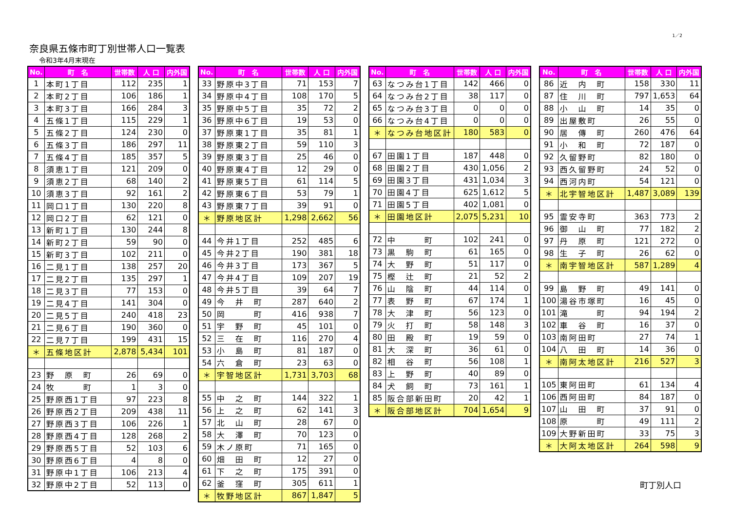1／2
奈良県五條市町丁別世帯人口一覧表
令和3年4月末現在
| No. | 町 名 | 世帯数 | 人 口 | 内外国 |
| --- | --- | --- | --- | --- |
| 1 | 本町1丁目 | 112 | 235 | 1 |
| 2 | 本町2丁目 | 106 | 186 | 1 |
| 3 | 本町3丁目 | 166 | 284 | 3 |
| 4 | 五條1丁目 | 115 | 229 | 1 |
| 5 | 五條2丁目 | 124 | 230 | 0 |
| 6 | 五條3丁目 | 186 | 297 | 11 |
| 7 | 五條4丁目 | 185 | 357 | 5 |
| 8 | 須恵1丁目 | 121 | 209 | 0 |
| 9 | 須恵2丁目 | 68 | 140 | 2 |
| 10 | 須恵3丁目 | 92 | 161 | 2 |
| 11 | 岡口1丁目 | 130 | 220 | 8 |
| 12 | 岡口2丁目 | 62 | 121 | 0 |
| 13 | 新町1丁目 | 130 | 244 | 8 |
| 14 | 新町2丁目 | 59 | 90 | 0 |
| 15 | 新町3丁目 | 102 | 211 | 0 |
| 16 | 二見1丁目 | 138 | 257 | 20 |
| 17 | 二見2丁目 | 135 | 297 | 1 |
| 18 | 二見3丁目 | 77 | 153 | 0 |
| 19 | 二見4丁目 | 141 | 304 | 0 |
| 20 | 二見5丁目 | 240 | 418 | 23 |
| 21 | 二見6丁目 | 190 | 360 | 0 |
| 22 | 二見7丁目 | 199 | 431 | 15 |
| ＊ | 五條地区計 | 2,878 | 5,434 | 101 |
| 23 | 野 原 町 | 26 | 69 | 0 |
| 24 | 牧 町 | 1 | 3 | 0 |
| 25 | 野原西1丁目 | 97 | 223 | 8 |
| 26 | 野原西2丁目 | 209 | 438 | 11 |
| 27 | 野原西3丁目 | 106 | 226 | 1 |
| 28 | 野原西4丁目 | 128 | 268 | 2 |
| 29 | 野原西5丁目 | 52 | 103 | 6 |
| 30 | 野原西6丁目 | 4 | 8 | 0 |
| 31 | 野原中1丁目 | 106 | 213 | 4 |
| 32 | 野原中2丁目 | 52 | 113 | 0 |
| No. | 町 名 | 世帯数 | 人 口 | 内外国 |
| --- | --- | --- | --- | --- |
| 33 | 野原中3丁目 | 71 | 153 | 7 |
| 34 | 野原中4丁目 | 108 | 170 | 5 |
| 35 | 野原中5丁目 | 35 | 72 | 2 |
| 36 | 野原中6丁目 | 19 | 53 | 0 |
| 37 | 野原東1丁目 | 35 | 81 | 1 |
| 38 | 野原東2丁目 | 59 | 110 | 3 |
| 39 | 野原東3丁目 | 25 | 46 | 0 |
| 40 | 野原東4丁目 | 12 | 29 | 0 |
| 41 | 野原東5丁目 | 61 | 114 | 5 |
| 42 | 野原東6丁目 | 53 | 79 | 1 |
| 43 | 野原東7丁目 | 39 | 91 | 0 |
| ＊ | 野原地区計 | 1,298 | 2,662 | 56 |
| 44 | 今井1丁目 | 252 | 485 | 6 |
| 45 | 今井2丁目 | 190 | 381 | 18 |
| 46 | 今井3丁目 | 173 | 367 | 5 |
| 47 | 今井4丁目 | 109 | 207 | 19 |
| 48 | 今井5丁目 | 39 | 64 | 7 |
| 49 | 今 井 町 | 287 | 640 | 2 |
| 50 | 岡 町 | 416 | 938 | 7 |
| 51 | 宇 野 町 | 45 | 101 | 0 |
| 52 | 三 在 町 | 116 | 270 | 4 |
| 53 | 小 島 町 | 81 | 187 | 0 |
| 54 | 六 倉 町 | 23 | 63 | 0 |
| ＊ | 宇智地区計 | 1,731 | 3,703 | 68 |
| 55 | 中 之 町 | 144 | 322 | 1 |
| 56 | 上 之 町 | 62 | 141 | 3 |
| 57 | 北 山 町 | 28 | 67 | 0 |
| 58 | 大 澤 町 | 70 | 123 | 0 |
| 59 | 木ノ原町 | 71 | 165 | 0 |
| 60 | 畑 田 町 | 12 | 27 | 0 |
| 61 | 下 之 町 | 175 | 391 | 0 |
| 62 | 釜 窪 町 | 305 | 611 | 1 |
| ＊ | 牧野地区計 | 867 | 1,847 | 5 |
| No. | 町 名 | 世帯数 | 人 口 | 内外国 |
| --- | --- | --- | --- | --- |
| 63 | なつみ台1丁目 | 142 | 466 | 0 |
| 64 | なつみ台2丁目 | 38 | 117 | 0 |
| 65 | なつみ台3丁目 | 0 | 0 | 0 |
| 66 | なつみ台4丁目 | 0 | 0 | 0 |
| ＊ | なつみ台地区計 | 180 | 583 | 0 |
| 67 | 田園1丁目 | 187 | 448 | 0 |
| 68 | 田園2丁目 | 430 | 1,056 | 2 |
| 69 | 田園3丁目 | 431 | 1,034 | 3 |
| 70 | 田園4丁目 | 625 | 1,612 | 5 |
| 71 | 田園5丁目 | 402 | 1,081 | 0 |
| ＊ | 田園地区計 | 2,075 | 5,231 | 10 |
| 72 | 中 町 | 102 | 241 | 0 |
| 73 | 黒 駒 町 | 61 | 165 | 0 |
| 74 | 大 野 町 | 51 | 117 | 0 |
| 75 | 樫 辻 町 | 21 | 52 | 2 |
| 76 | 山 陰 町 | 44 | 114 | 0 |
| 77 | 表 野 町 | 67 | 174 | 1 |
| 78 | 大 津 町 | 56 | 123 | 0 |
| 79 | 火 打 町 | 58 | 148 | 3 |
| 80 | 田 殿 町 | 19 | 59 | 0 |
| 81 | 大 深 町 | 36 | 61 | 0 |
| 82 | 相 谷 町 | 56 | 108 | 1 |
| 83 | 上 野 町 | 40 | 89 | 0 |
| 84 | 犬 飼 町 | 73 | 161 | 1 |
| 85 | 阪合部新田町 | 20 | 42 | 1 |
| ＊ | 阪合部地区計 | 704 | 1,654 | 9 |
| No. | 町 名 | 世帯数 | 人 口 | 内外国 |
| --- | --- | --- | --- | --- |
| 86 | 近 内 町 | 158 | 330 | 11 |
| 87 | 住 川 町 | 797 | 1,653 | 64 |
| 88 | 小 山 町 | 14 | 35 | 0 |
| 89 | 出屋敷町 | 26 | 55 | 0 |
| 90 | 居 傳 町 | 260 | 476 | 64 |
| 91 | 小 和 町 | 72 | 187 | 0 |
| 92 | 久留野町 | 82 | 180 | 0 |
| 93 | 西久留野町 | 24 | 52 | 0 |
| 94 | 西河内町 | 54 | 121 | 0 |
| ＊ | 北宇智地区計 | 1,487 | 3,089 | 139 |
| 95 | 霊安寺町 | 363 | 773 | 2 |
| 96 | 御 山 町 | 77 | 182 | 2 |
| 97 | 丹 原 町 | 121 | 272 | 0 |
| 98 | 生 子 町 | 26 | 62 | 0 |
| ＊ | 南宇智地区計 | 587 | 1,289 | 4 |
| 99 | 島 野 町 | 49 | 141 | 0 |
| 100 | 湯谷市塚町 | 16 | 45 | 0 |
| 101 | 滝 町 | 94 | 194 | 2 |
| 102 | 車 谷 町 | 16 | 37 | 0 |
| 103 | 南阿田町 | 27 | 74 | 1 |
| 104 | 八 田 町 | 14 | 36 | 0 |
| ＊ | 南阿太地区計 | 216 | 527 | 3 |
| 105 | 東阿田町 | 61 | 134 | 4 |
| 106 | 西阿田町 | 84 | 187 | 0 |
| 107 | 山 田 町 | 37 | 91 | 0 |
| 108 | 原 町 | 49 | 111 | 2 |
| 109 | 大野新田町 | 33 | 75 | 3 |
| ＊ | 大阿太地区計 | 264 | 598 | 9 |
町丁別人口